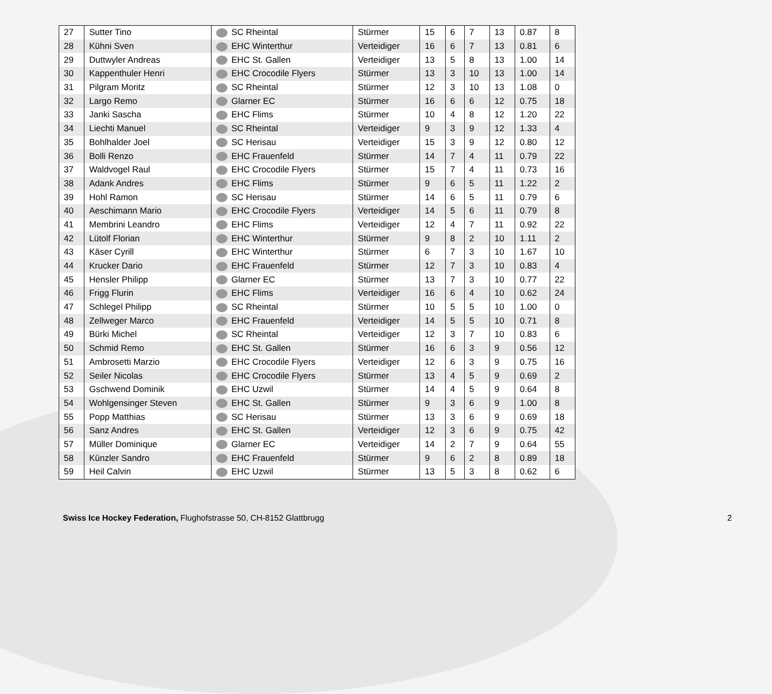| 27 | Sutter Tino | SC Rheintal | Stürmer | 15 | 6 | 7 | 13 | 0.87 | 8 |
| 28 | Kühni Sven | EHC Winterthur | Verteidiger | 16 | 6 | 7 | 13 | 0.81 | 6 |
| 29 | Duttwyler Andreas | EHC St. Gallen | Verteidiger | 13 | 5 | 8 | 13 | 1.00 | 14 |
| 30 | Kappenthuler Henri | EHC Crocodile Flyers | Stürmer | 13 | 3 | 10 | 13 | 1.00 | 14 |
| 31 | Pilgram Moritz | SC Rheintal | Stürmer | 12 | 3 | 10 | 13 | 1.08 | 0 |
| 32 | Largo Remo | Glarner EC | Stürmer | 16 | 6 | 6 | 12 | 0.75 | 18 |
| 33 | Janki Sascha | EHC Flims | Stürmer | 10 | 4 | 8 | 12 | 1.20 | 22 |
| 34 | Liechti Manuel | SC Rheintal | Verteidiger | 9 | 3 | 9 | 12 | 1.33 | 4 |
| 35 | Bohlhalder Joel | SC Herisau | Verteidiger | 15 | 3 | 9 | 12 | 0.80 | 12 |
| 36 | Bolli Renzo | EHC Frauenfeld | Stürmer | 14 | 7 | 4 | 11 | 0.79 | 22 |
| 37 | Waldvogel Raul | EHC Crocodile Flyers | Stürmer | 15 | 7 | 4 | 11 | 0.73 | 16 |
| 38 | Adank Andres | EHC Flims | Stürmer | 9 | 6 | 5 | 11 | 1.22 | 2 |
| 39 | Hohl Ramon | SC Herisau | Stürmer | 14 | 6 | 5 | 11 | 0.79 | 6 |
| 40 | Aeschimann Mario | EHC Crocodile Flyers | Verteidiger | 14 | 5 | 6 | 11 | 0.79 | 8 |
| 41 | Membrini Leandro | EHC Flims | Verteidiger | 12 | 4 | 7 | 11 | 0.92 | 22 |
| 42 | Lütolf Florian | EHC Winterthur | Stürmer | 9 | 8 | 2 | 10 | 1.11 | 2 |
| 43 | Käser Cyrill | EHC Winterthur | Stürmer | 6 | 7 | 3 | 10 | 1.67 | 10 |
| 44 | Krucker Dario | EHC Frauenfeld | Stürmer | 12 | 7 | 3 | 10 | 0.83 | 4 |
| 45 | Hensler Philipp | Glarner EC | Stürmer | 13 | 7 | 3 | 10 | 0.77 | 22 |
| 46 | Frigg Flurin | EHC Flims | Verteidiger | 16 | 6 | 4 | 10 | 0.62 | 24 |
| 47 | Schlegel Philipp | SC Rheintal | Stürmer | 10 | 5 | 5 | 10 | 1.00 | 0 |
| 48 | Zellweger Marco | EHC Frauenfeld | Verteidiger | 14 | 5 | 5 | 10 | 0.71 | 8 |
| 49 | Bürki Michel | SC Rheintal | Verteidiger | 12 | 3 | 7 | 10 | 0.83 | 6 |
| 50 | Schmid Remo | EHC St. Gallen | Stürmer | 16 | 6 | 3 | 9 | 0.56 | 12 |
| 51 | Ambrosetti Marzio | EHC Crocodile Flyers | Verteidiger | 12 | 6 | 3 | 9 | 0.75 | 16 |
| 52 | Seiler Nicolas | EHC Crocodile Flyers | Stürmer | 13 | 4 | 5 | 9 | 0.69 | 2 |
| 53 | Gschwend Dominik | EHC Uzwil | Stürmer | 14 | 4 | 5 | 9 | 0.64 | 8 |
| 54 | Wohlgensinger Steven | EHC St. Gallen | Stürmer | 9 | 3 | 6 | 9 | 1.00 | 8 |
| 55 | Popp Matthias | SC Herisau | Stürmer | 13 | 3 | 6 | 9 | 0.69 | 18 |
| 56 | Sanz Andres | EHC St. Gallen | Verteidiger | 12 | 3 | 6 | 9 | 0.75 | 42 |
| 57 | Müller Dominique | Glarner EC | Verteidiger | 14 | 2 | 7 | 9 | 0.64 | 55 |
| 58 | Künzler Sandro | EHC Frauenfeld | Stürmer | 9 | 6 | 2 | 8 | 0.89 | 18 |
| 59 | Heil Calvin | EHC Uzwil | Stürmer | 13 | 5 | 3 | 8 | 0.62 | 6 |
Swiss Ice Hockey Federation, Flughofstrasse 50, CH-8152 Glattbrugg 2